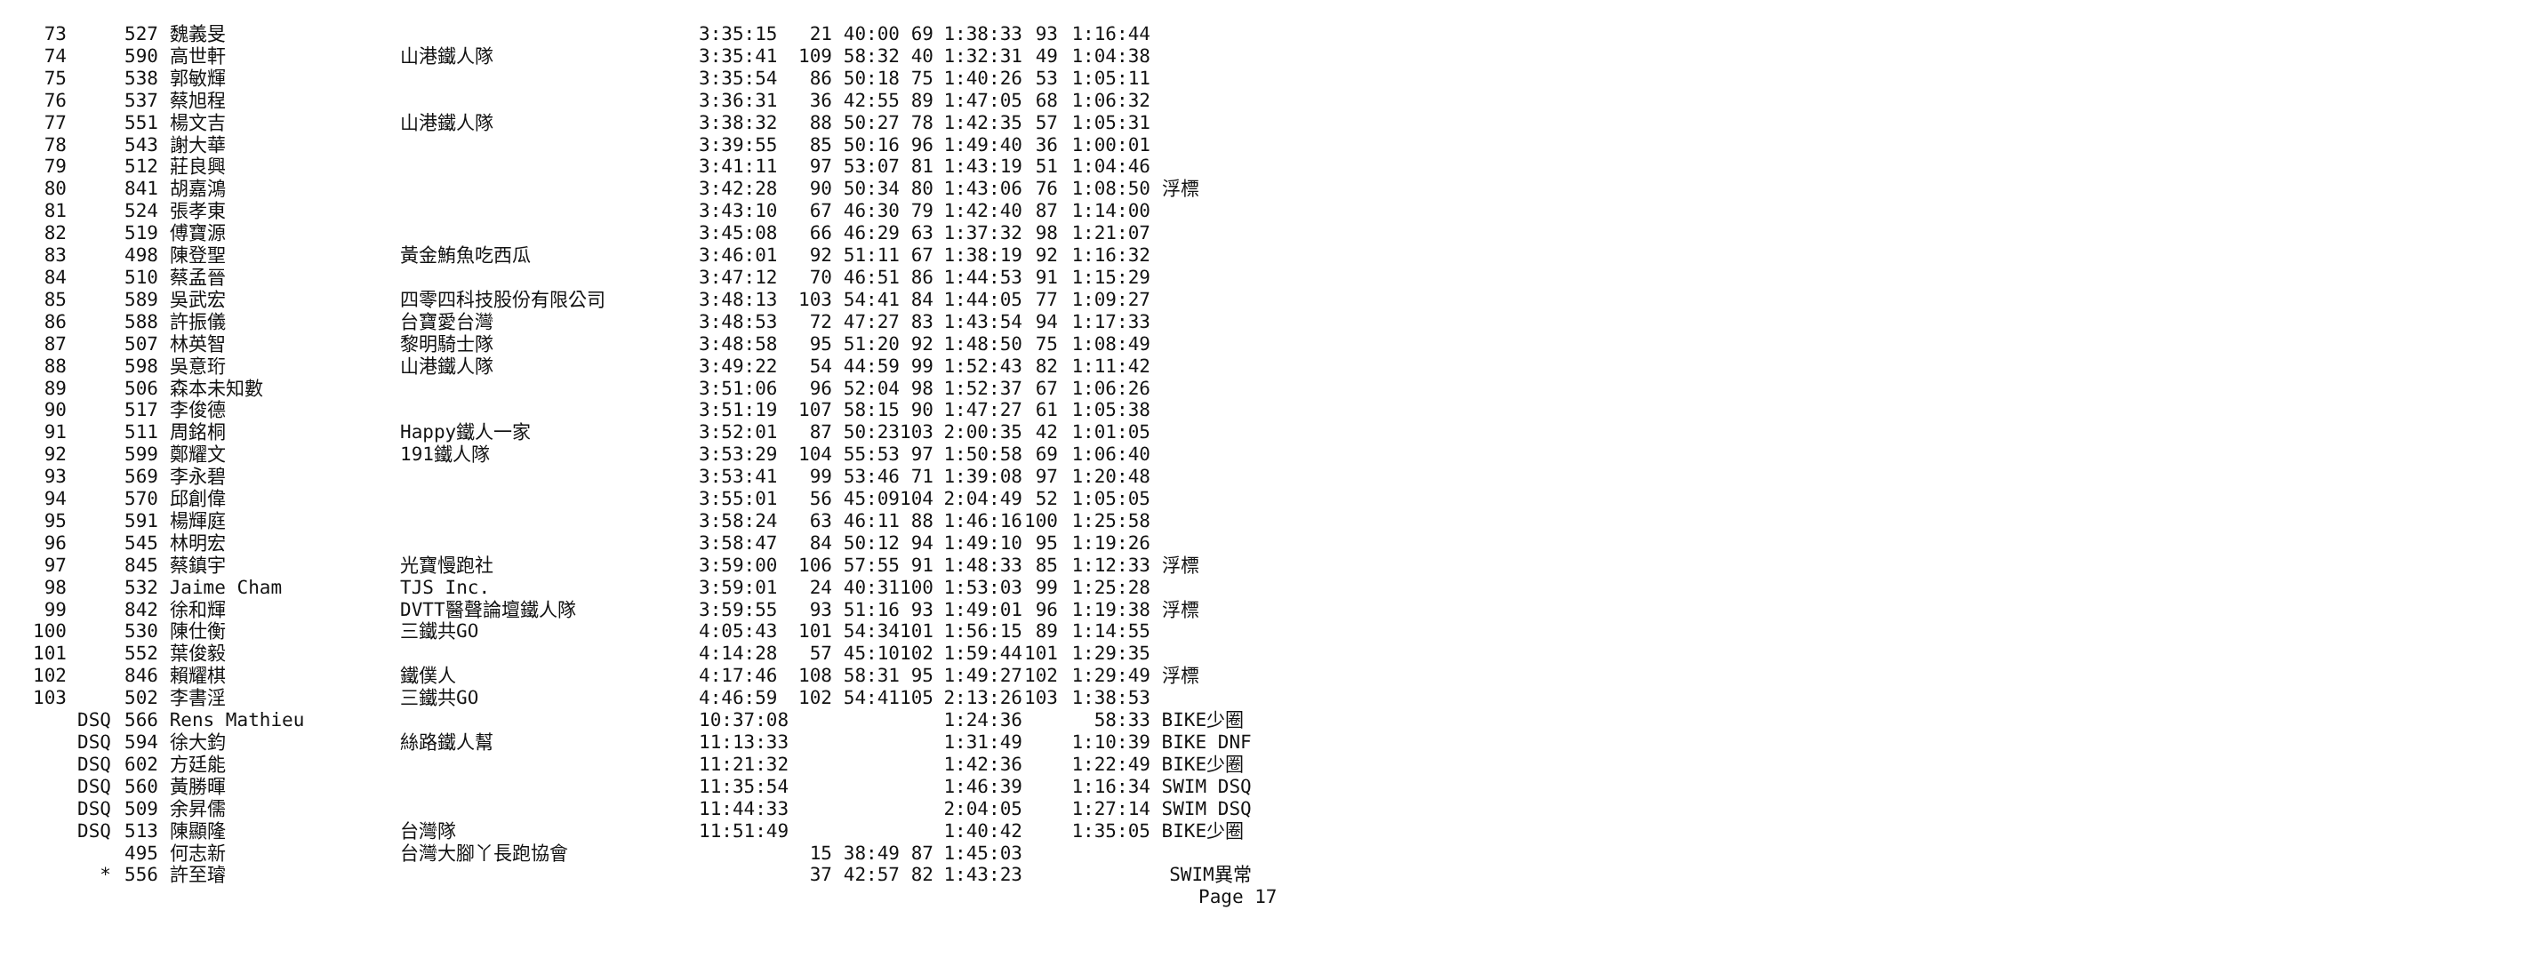| 73 | | 527 | 魏義旻 | | 3:35:15 | 21 | 40:00 | 69 | 1:38:33 | 93 | 1:16:44 | |
| 74 | | 590 | 高世軒 | 山港鐵人隊 | 3:35:41 | 109 | 58:32 | 40 | 1:32:31 | 49 | 1:04:38 | |
| 75 | | 538 | 郭敏輝 | | 3:35:54 | 86 | 50:18 | 75 | 1:40:26 | 53 | 1:05:11 | |
| 76 | | 537 | 蔡旭程 | | 3:36:31 | 36 | 42:55 | 89 | 1:47:05 | 68 | 1:06:32 | |
| 77 | | 551 | 楊文吉 | 山港鐵人隊 | 3:38:32 | 88 | 50:27 | 78 | 1:42:35 | 57 | 1:05:31 | |
| 78 | | 543 | 謝大華 | | 3:39:55 | 85 | 50:16 | 96 | 1:49:40 | 36 | 1:00:01 | |
| 79 | | 512 | 莊良興 | | 3:41:11 | 97 | 53:07 | 81 | 1:43:19 | 51 | 1:04:46 | |
| 80 | | 841 | 胡嘉鴻 | | 3:42:28 | 90 | 50:34 | 80 | 1:43:06 | 76 | 1:08:50 | 浮標 |
| 81 | | 524 | 張孝東 | | 3:43:10 | 67 | 46:30 | 79 | 1:42:40 | 87 | 1:14:00 | |
| 82 | | 519 | 傅寶源 | | 3:45:08 | 66 | 46:29 | 63 | 1:37:32 | 98 | 1:21:07 | |
| 83 | | 498 | 陳登聖 | 黃金鮪魚吃西瓜 | 3:46:01 | 92 | 51:11 | 67 | 1:38:19 | 92 | 1:16:32 | |
| 84 | | 510 | 蔡孟晉 | | 3:47:12 | 70 | 46:51 | 86 | 1:44:53 | 91 | 1:15:29 | |
| 85 | | 589 | 吳武宏 | 四零四科技股份有限公司 | 3:48:13 | 103 | 54:41 | 84 | 1:44:05 | 77 | 1:09:27 | |
| 86 | | 588 | 許振儀 | 台寶愛台灣 | 3:48:53 | 72 | 47:27 | 83 | 1:43:54 | 94 | 1:17:33 | |
| 87 | | 507 | 林英智 | 黎明騎士隊 | 3:48:58 | 95 | 51:20 | 92 | 1:48:50 | 75 | 1:08:49 | |
| 88 | | 598 | 吳意珩 | 山港鐵人隊 | 3:49:22 | 54 | 44:59 | 99 | 1:52:43 | 82 | 1:11:42 | |
| 89 | | 506 | 森本未知數 | | 3:51:06 | 96 | 52:04 | 98 | 1:52:37 | 67 | 1:06:26 | |
| 90 | | 517 | 李俊德 | | 3:51:19 | 107 | 58:15 | 90 | 1:47:27 | 61 | 1:05:38 | |
| 91 | | 511 | 周銘桐 | Happy鐵人一家 | 3:52:01 | 87 | 50:23 | 103 | 2:00:35 | 42 | 1:01:05 | |
| 92 | | 599 | 鄭耀文 | 191鐵人隊 | 3:53:29 | 104 | 55:53 | 97 | 1:50:58 | 69 | 1:06:40 | |
| 93 | | 569 | 李永碧 | | 3:53:41 | 99 | 53:46 | 71 | 1:39:08 | 97 | 1:20:48 | |
| 94 | | 570 | 邱創偉 | | 3:55:01 | 56 | 45:09 | 104 | 2:04:49 | 52 | 1:05:05 | |
| 95 | | 591 | 楊輝庭 | | 3:58:24 | 63 | 46:11 | 88 | 1:46:16 | 100 | 1:25:58 | |
| 96 | | 545 | 林明宏 | | 3:58:47 | 84 | 50:12 | 94 | 1:49:10 | 95 | 1:19:26 | |
| 97 | | 845 | 蔡鎮宇 | 光寶慢跑社 | 3:59:00 | 106 | 57:55 | 91 | 1:48:33 | 85 | 1:12:33 | 浮標 |
| 98 | | 532 | Jaime Cham | TJS Inc. | 3:59:01 | 24 | 40:31 | 100 | 1:53:03 | 99 | 1:25:28 | |
| 99 | | 842 | 徐和輝 | DVTT醫聲論壇鐵人隊 | 3:59:55 | 93 | 51:16 | 93 | 1:49:01 | 96 | 1:19:38 | 浮標 |
| 100 | | 530 | 陳仕衡 | 三鐵共GO | 4:05:43 | 101 | 54:34 | 101 | 1:56:15 | 89 | 1:14:55 | |
| 101 | | 552 | 葉俊毅 | | 4:14:28 | 57 | 45:10 | 102 | 1:59:44 | 101 | 1:29:35 | |
| 102 | | 846 | 賴耀棋 | 鐵僕人 | 4:17:46 | 108 | 58:31 | 95 | 1:49:27 | 102 | 1:29:49 | 浮標 |
| 103 | | 502 | 李書淫 | 三鐵共GO | 4:46:59 | 102 | 54:41 | 105 | 2:13:26 | 103 | 1:38:53 | |
| | DSQ | 566 | Rens Mathieu | | 10:37:08 | | | | 1:24:36 | | 58:33 | BIKE少圈 |
| | DSQ | 594 | 徐大鈞 | 絲路鐵人幫 | 11:13:33 | | | | 1:31:49 | | 1:10:39 | BIKE DNF |
| | DSQ | 602 | 方廷能 | | 11:21:32 | | | | 1:42:36 | | 1:22:49 | BIKE少圈 |
| | DSQ | 560 | 黃勝暉 | | 11:35:54 | | | | 1:46:39 | | 1:16:34 | SWIM DSQ |
| | DSQ | 509 | 余昇儒 | | 11:44:33 | | | | 2:04:05 | | 1:27:14 | SWIM DSQ |
| | DSQ | 513 | 陳顯隆 | 台灣隊 | 11:51:49 | | | | 1:40:42 | | 1:35:05 | BIKE少圈 |
| | | 495 | 何志新 | 台灣大腳丫長跑協會 | | 15 | 38:49 | 87 | 1:45:03 | | | |
| | * | 556 | 許至璿 | | | 37 | 42:57 | 82 | 1:43:23 | | | SWIM異常 |
Page 17